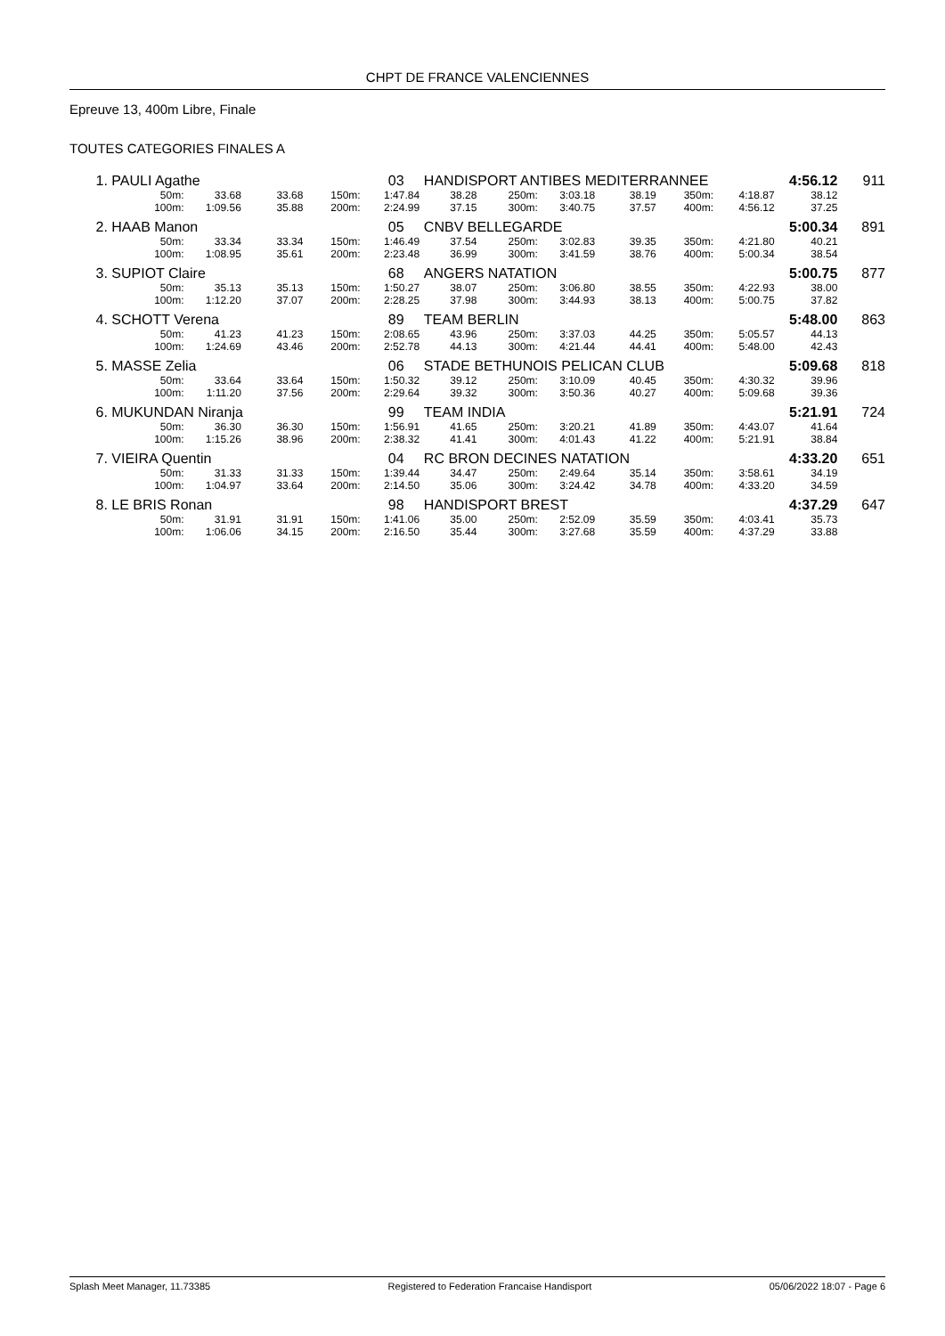CHPT DE FRANCE VALENCIENNES
Epreuve 13, 400m Libre, Finale
TOUTES CATEGORIES FINALES A
| 1. | PAULI Agathe | | | | 03 HANDISPORT ANTIBES MEDITERRANNEE | | | | | | | 4:56.12 | 911 |
| | 50m: | 33.68 | 33.68 | 150m: | 1:47.84 | 38.28 | 250m: | 3:03.18 | 38.19 | 350m: | 4:18.87 | 38.12 | |
| | 100m: | 1:09.56 | 35.88 | 200m: | 2:24.99 | 37.15 | 300m: | 3:40.75 | 37.57 | 400m: | 4:56.12 | 37.25 | |
| 2. | HAAB Manon | | | | 05 CNBV BELLEGARDE | | | | | | | 5:00.34 | 891 |
| | 50m: | 33.34 | 33.34 | 150m: | 1:46.49 | 37.54 | 250m: | 3:02.83 | 39.35 | 350m: | 4:21.80 | 40.21 | |
| | 100m: | 1:08.95 | 35.61 | 200m: | 2:23.48 | 36.99 | 300m: | 3:41.59 | 38.76 | 400m: | 5:00.34 | 38.54 | |
| 3. | SUPIOT Claire | | | | 68 ANGERS NATATION | | | | | | | 5:00.75 | 877 |
| | 50m: | 35.13 | 35.13 | 150m: | 1:50.27 | 38.07 | 250m: | 3:06.80 | 38.55 | 350m: | 4:22.93 | 38.00 | |
| | 100m: | 1:12.20 | 37.07 | 200m: | 2:28.25 | 37.98 | 300m: | 3:44.93 | 38.13 | 400m: | 5:00.75 | 37.82 | |
| 4. | SCHOTT Verena | | | | 89 TEAM BERLIN | | | | | | | 5:48.00 | 863 |
| | 50m: | 41.23 | 41.23 | 150m: | 2:08.65 | 43.96 | 250m: | 3:37.03 | 44.25 | 350m: | 5:05.57 | 44.13 | |
| | 100m: | 1:24.69 | 43.46 | 200m: | 2:52.78 | 44.13 | 300m: | 4:21.44 | 44.41 | 400m: | 5:48.00 | 42.43 | |
| 5. | MASSE Zelia | | | | 06 STADE BETHUNOIS PELICAN CLUB | | | | | | | 5:09.68 | 818 |
| | 50m: | 33.64 | 33.64 | 150m: | 1:50.32 | 39.12 | 250m: | 3:10.09 | 40.45 | 350m: | 4:30.32 | 39.96 | |
| | 100m: | 1:11.20 | 37.56 | 200m: | 2:29.64 | 39.32 | 300m: | 3:50.36 | 40.27 | 400m: | 5:09.68 | 39.36 | |
| 6. | MUKUNDAN Niranja | | | | 99 TEAM INDIA | | | | | | | 5:21.91 | 724 |
| | 50m: | 36.30 | 36.30 | 150m: | 1:56.91 | 41.65 | 250m: | 3:20.21 | 41.89 | 350m: | 4:43.07 | 41.64 | |
| | 100m: | 1:15.26 | 38.96 | 200m: | 2:38.32 | 41.41 | 300m: | 4:01.43 | 41.22 | 400m: | 5:21.91 | 38.84 | |
| 7. | VIEIRA Quentin | | | | 04 RC BRON DECINES NATATION | | | | | | | 4:33.20 | 651 |
| | 50m: | 31.33 | 31.33 | 150m: | 1:39.44 | 34.47 | 250m: | 2:49.64 | 35.14 | 350m: | 3:58.61 | 34.19 | |
| | 100m: | 1:04.97 | 33.64 | 200m: | 2:14.50 | 35.06 | 300m: | 3:24.42 | 34.78 | 400m: | 4:33.20 | 34.59 | |
| 8. | LE BRIS Ronan | | | | 98 HANDISPORT BREST | | | | | | | 4:37.29 | 647 |
| | 50m: | 31.91 | 31.91 | 150m: | 1:41.06 | 35.00 | 250m: | 2:52.09 | 35.59 | 350m: | 4:03.41 | 35.73 | |
| | 100m: | 1:06.06 | 34.15 | 200m: | 2:16.50 | 35.44 | 300m: | 3:27.68 | 35.59 | 400m: | 4:37.29 | 33.88 | |
Splash Meet Manager, 11.73385 Registered to Federation Francaise Handisport 05/06/2022 18:07 - Page 6